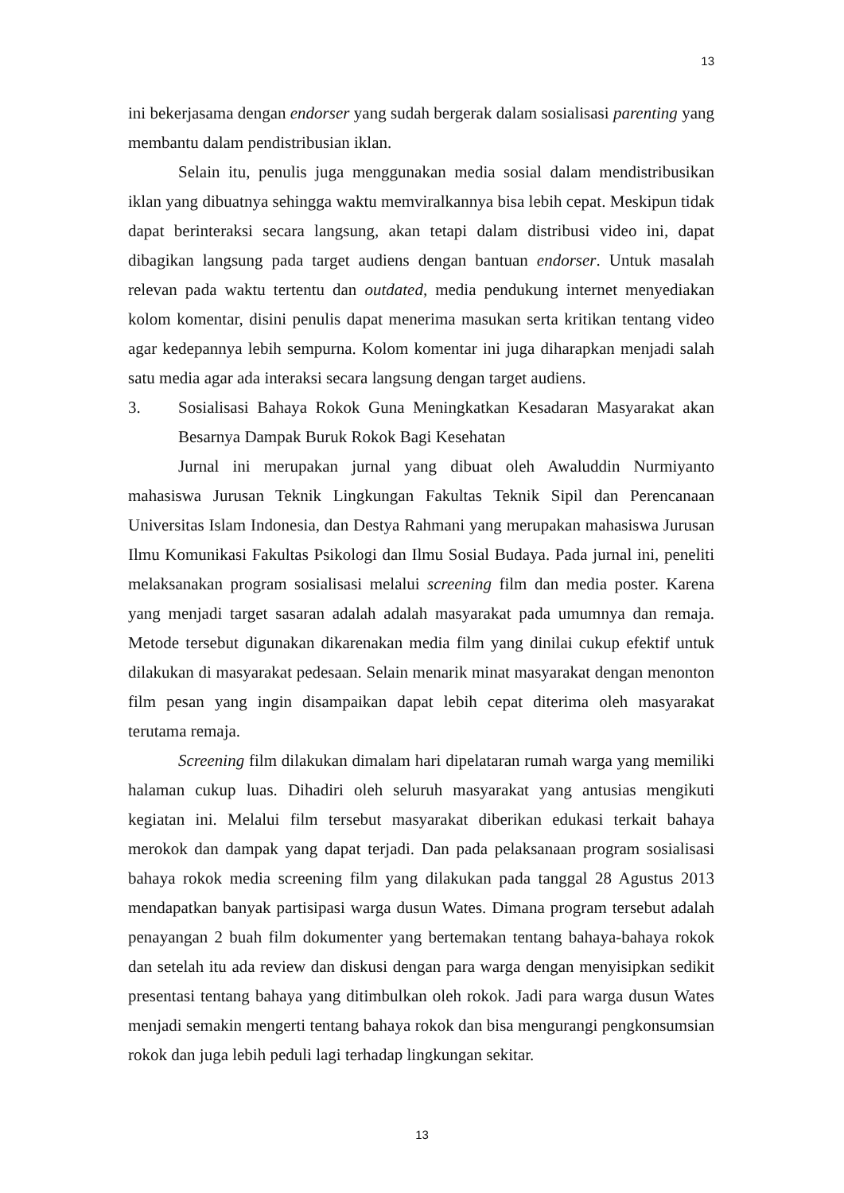13
ini bekerjasama dengan endorser yang sudah bergerak dalam sosialisasi parenting yang membantu dalam pendistribusian iklan.
Selain itu, penulis juga menggunakan media sosial dalam mendistribusikan iklan yang dibuatnya sehingga waktu memviralkannya bisa lebih cepat. Meskipun tidak dapat berinteraksi secara langsung, akan tetapi dalam distribusi video ini, dapat dibagikan langsung pada target audiens dengan bantuan endorser. Untuk masalah relevan pada waktu tertentu dan outdated, media pendukung internet menyediakan kolom komentar, disini penulis dapat menerima masukan serta kritikan tentang video agar kedepannya lebih sempurna. Kolom komentar ini juga diharapkan menjadi salah satu media agar ada interaksi secara langsung dengan target audiens.
3. Sosialisasi Bahaya Rokok Guna Meningkatkan Kesadaran Masyarakat akan Besarnya Dampak Buruk Rokok Bagi Kesehatan
Jurnal ini merupakan jurnal yang dibuat oleh Awaluddin Nurmiyanto mahasiswa Jurusan Teknik Lingkungan Fakultas Teknik Sipil dan Perencanaan Universitas Islam Indonesia, dan Destya Rahmani yang merupakan mahasiswa Jurusan Ilmu Komunikasi Fakultas Psikologi dan Ilmu Sosial Budaya. Pada jurnal ini, peneliti melaksanakan program sosialisasi melalui screening film dan media poster. Karena yang menjadi target sasaran adalah adalah masyarakat pada umumnya dan remaja. Metode tersebut digunakan dikarenakan media film yang dinilai cukup efektif untuk dilakukan di masyarakat pedesaan. Selain menarik minat masyarakat dengan menonton film pesan yang ingin disampaikan dapat lebih cepat diterima oleh masyarakat terutama remaja.
Screening film dilakukan dimalam hari dipelataran rumah warga yang memiliki halaman cukup luas. Dihadiri oleh seluruh masyarakat yang antusias mengikuti kegiatan ini. Melalui film tersebut masyarakat diberikan edukasi terkait bahaya merokok dan dampak yang dapat terjadi. Dan pada pelaksanaan program sosialisasi bahaya rokok media screening film yang dilakukan pada tanggal 28 Agustus 2013 mendapatkan banyak partisipasi warga dusun Wates. Dimana program tersebut adalah penayangan 2 buah film dokumenter yang bertemakan tentang bahaya-bahaya rokok dan setelah itu ada review dan diskusi dengan para warga dengan menyisipkan sedikit presentasi tentang bahaya yang ditimbulkan oleh rokok. Jadi para warga dusun Wates menjadi semakin mengerti tentang bahaya rokok dan bisa mengurangi pengkonsumsian rokok dan juga lebih peduli lagi terhadap lingkungan sekitar.
13